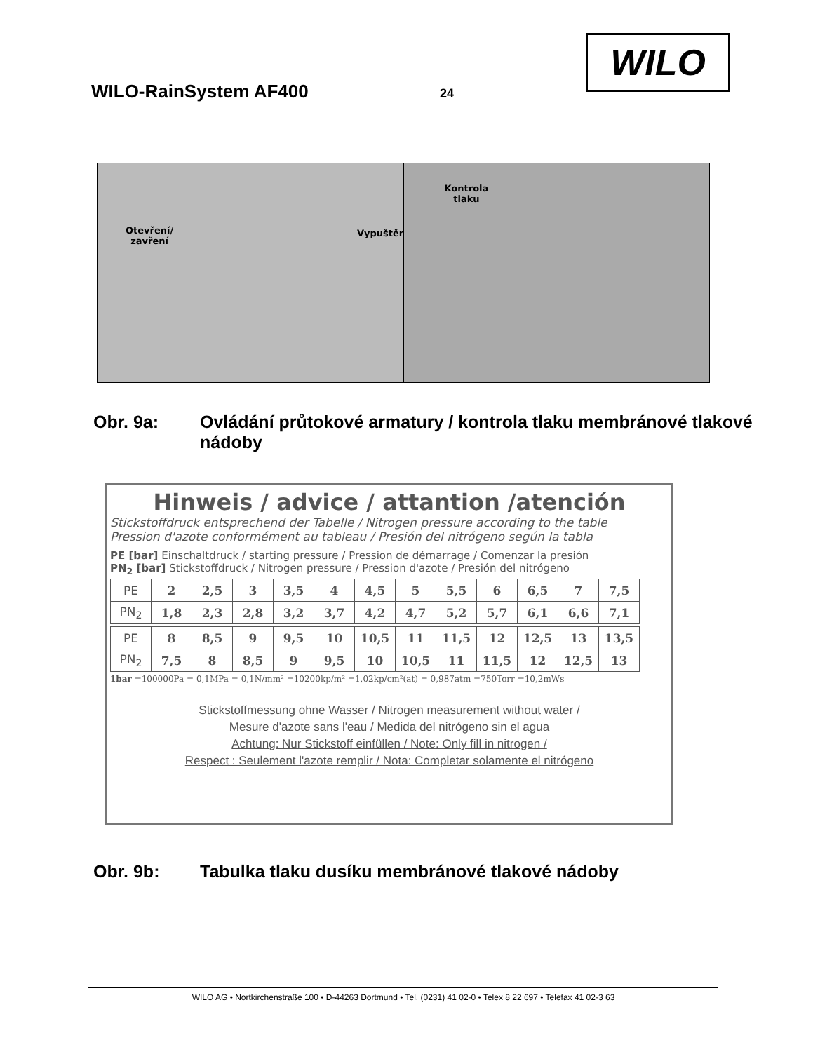WILO-RainSystem AF400 24
WILO
Otevření/
zavření
Vypuštění
Kontrola
tlaku
Obr. 9a: Ovládání průtokové armatury / kontrola tlaku membránové tlakové nádoby
Hinweis / advice / attantion /atención
Stickstoffdruck entsprechend der Tabelle / Nitrogen pressure according to the table
Pression d'azote conformément au tableau / Presión del nitrógeno según la tabla
PE [bar] Einschaltdruck / starting pressure / Pression de démarrage / Comenzar la presión
PN<sub>2</sub> [bar] Stickstoffdruck / Nitrogen pressure / Pression d'azote / Presión del nitrógeno
| PE | 2 | 2,5 | 3 | 3,5 | 4 | 4,5 | 5 | 5,5 | 6 | 6,5 | 7 | 7,5 |
| PN<sub>2</sub> | 1,8 | 2,3 | 2,8 | 3,2 | 3,7 | 4,2 | 4,7 | 5,2 | 5,7 | 6,1 | 6,6 | 7,1 |
| PE | 8 | 8,5 | 9 | 9,5 | 10 | 10,5 | 11 | 11,5 | 12 | 12,5 | 13 | 13,5 |
| PN<sub>2</sub> | 7,5 | 8 | 8,5 | 9 | 9,5 | 10 | 10,5 | 11 | 11,5 | 12 | 12,5 | 13 |
1bar =100000Pa = 0,1MPa = 0,1N/mm² =10200kp/m² =1,02kp/cm²(at) = 0,987atm =750Torr =10,2mWs
Stickstoffmessung ohne Wasser / Nitrogen measurement without water /
Mesure d'azote sans l'eau / Medida del nitrógeno sin el agua
Achtung: Nur Stickstoff einfüllen / Note: Only fill in nitrogen /
Respect : Seulement l'azote remplir / Nota: Completar solamente el nitrógeno
Obr. 9b: Tabulka tlaku dusíku membránové tlakové nádoby
WILO AG • Nortkirchenstraße 100 • D-44263 Dortmund • Tel. (0231) 41 02-0 • Telex 8 22 697 • Telefax 41 02-3 63